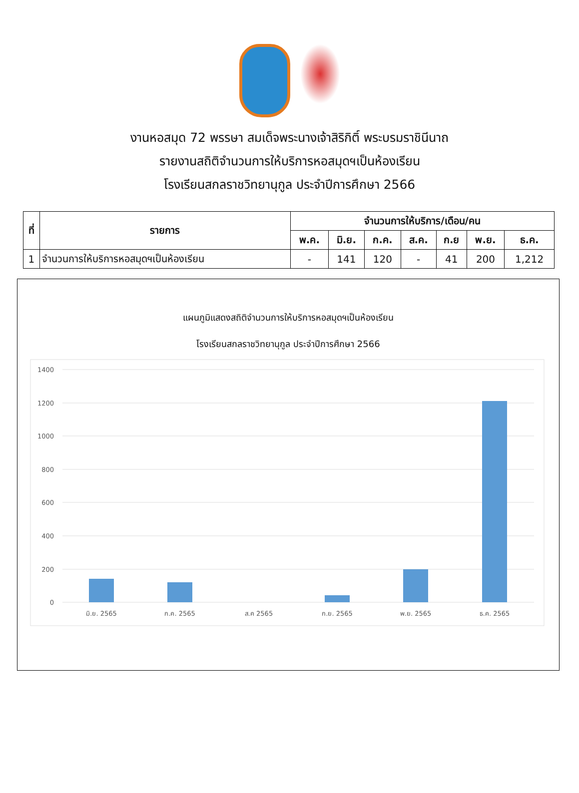งานหอสมุด 72 พรรษา สมเด็จพระนางเจ้าสิริกิติ์ พระบรมราชินีนาถ
รายงานสถิติจำนวนการให้บริการหอสมุดฯเป็นห้องเรียน
โรงเรียนสกลราชวิทยานุกูล ประจำปีการศึกษา 2566
| ที่ | รายการ | จำนวนการให้บริการ/เดือน/คน | | | | | | |
| --- | --- | --- | --- | --- | --- | --- | --- | --- |
| | | พ.ค. | มิ.ย. | ก.ค. | ส.ค. | ก.ย | พ.ย. | ธ.ค. |
| 1 | จำนวนการให้บริการหอสมุดฯเป็นห้องเรียน | - | 141 | 120 | - | 41 | 200 | 1,212 |
แผนภูมิแสดงสถิติจำนวนการให้บริการหอสมุดฯเป็นห้องเรียน
โรงเรียนสกลราชวิทยานุกูล ประจำปีการศึกษา 2566
1400
1200
1000
800
600
400
200
0
มิ.ย. 2565
ก.ค. 2565
ส.ค 2565
ก.ย. 2565
พ.ย. 2565
ธ.ค. 2565